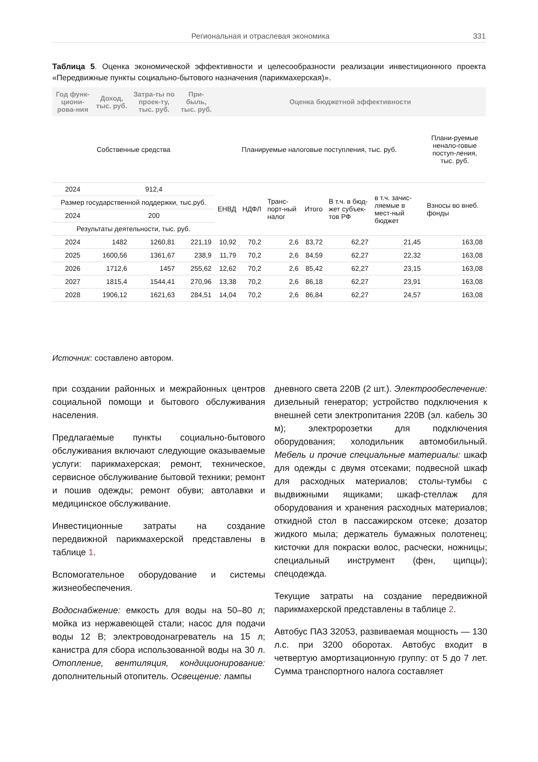Региональная и отраслевая экономика 331
Таблица 5. Оценка экономической эффективности и целесообразности реализации инвестиционного проекта «Передвижные пункты социально-бытового назначения (парикмахерская)».
| Год функ-циони-рова-ния | Доход, тыс. руб. | Затра-ты по проек-ту, тыс. руб. | При-быль, тыс. руб. | Оценка бюджетной эффективности | | | | | | |
| --- | --- | --- | --- | --- | --- | --- | --- | --- | --- | --- |
| Собственные средства | | | | Планируемые налоговые поступления, тыс. руб. | | | | | | Плани-руемые ненало-говые поступ-ления, тыс. руб. |
| 2024 | 912,4 | | | ЕНВД | НДФЛ | Транс-порт-ный налог | Итого | В т.ч. в бюд-жет субъек-тов РФ | в т.ч. зачис-ляемые в мест-ный бюджет | Взносы во внеб. фонды |
| Размер государственной поддержки, тыс.руб. | | | | | | | | | | |
| 2024 | 200 | | | | | | | | | |
| Результаты деятельности, тыс. руб. | | | | | | | | | | |
| 2024 | 1482 | 1260,81 | 221,19 | 10,92 | 70,2 | 2,6 | 83,72 | 62,27 | 21,45 | 163,08 |
| 2025 | 1600,56 | 1361,67 | 238,9 | 11,79 | 70,2 | 2,6 | 84,59 | 62,27 | 22,32 | 163,08 |
| 2026 | 1712,6 | 1457 | 255,62 | 12,62 | 70,2 | 2,6 | 85,42 | 62,27 | 23,15 | 163,08 |
| 2027 | 1815,4 | 1544,41 | 270,96 | 13,38 | 70,2 | 2,6 | 86,18 | 62,27 | 23,91 | 163,08 |
| 2028 | 1906,12 | 1621,63 | 284,51 | 14,04 | 70,2 | 2,6 | 86,84 | 62,27 | 24,57 | 163,08 |
Источник: составлено автором.
при создании районных и межрайонных центров социальной помощи и бытового обслуживания населения.
Предлагаемые пункты социально-бытового обслуживания включают следующие оказываемые услуги: парикмахерская; ремонт, техническое, сервисное обслуживание бытовой техники; ремонт и пошив одежды; ремонт обуви; автолавки и медицинское обслуживание.
Инвестиционные затраты на создание передвижной парикмахерской представлены в таблице 1.
Вспомогательное оборудование и системы жизнеобеспечения.
Водоснабжение: емкость для воды на 50–80 л; мойка из нержавеющей стали; насос для подачи воды 12 В; электроводонагреватель на 15 л; канистра для сбора использованной воды на 30 л. Отопление, вентиляция, кондиционирование: дополнительный отопитель. Освещение: лампы
дневного света 220В (2 шт.). Электрообеспечение: дизельный генератор; устройство подключения к внешней сети электропитания 220В (эл. кабель 30 м); электророзетки для подключения оборудования; холодильник автомобильный. Мебель и прочие специальные материалы: шкаф для одежды с двумя отсеками; подвесной шкаф для расходных материалов; столы-тумбы с выдвижными ящиками; шкаф-стеллаж для оборудования и хранения расходных материалов; откидной стол в пассажирском отсеке; дозатор жидкого мыла; держатель бумажных полотенец; кисточки для покраски волос, расчески, ножницы; специальный инструмент (фен, щипцы); спецодежда.
Текущие затраты на создание передвижной парикмахерской представлены в таблице 2.
Автобус ПАЗ 32053, развиваемая мощность — 130 л.с. при 3200 оборотах. Автобус входит в четвертую амортизационную группу: от 5 до 7 лет. Сумма транспортного налога составляет